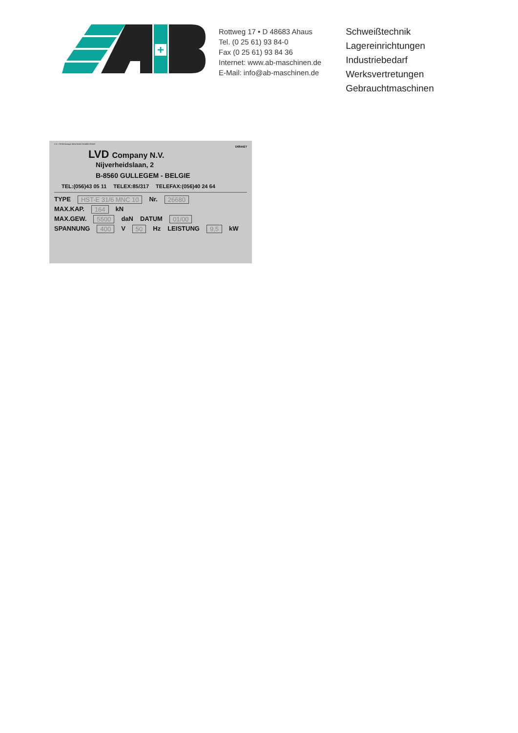+
Rottweg 17 • D 48683 Ahaus
Tel. (0 25 61) 93 84-0
Fax (0 25 61) 93 84 36
Internet: www.ab-maschinen.de
E-Mail: info@ab-maschinen.de
Schweißtechnik
Lagereinrichtungen
Industriebedarf
Werksvertretungen
Gebrauchtmaschinen
© A + B Werkzeuge Maschinen Handels GmbH
D684427
LVD Company N.V.
Nijverheidslaan, 2
B-8560 GULLEGEM - BELGIE
TEL:(056)43 05 11 TELEX:85/317 TELEFAX:(056)40 24 64
TYPE HST-E 31/6 MNC 10 Nr. 26680
MAX.KAP. 164 kN
MAX.GEW. 5500 daN DATUM 01/00
SPANNUNG 400 V 50 Hz LEISTUNG 9,5 kW